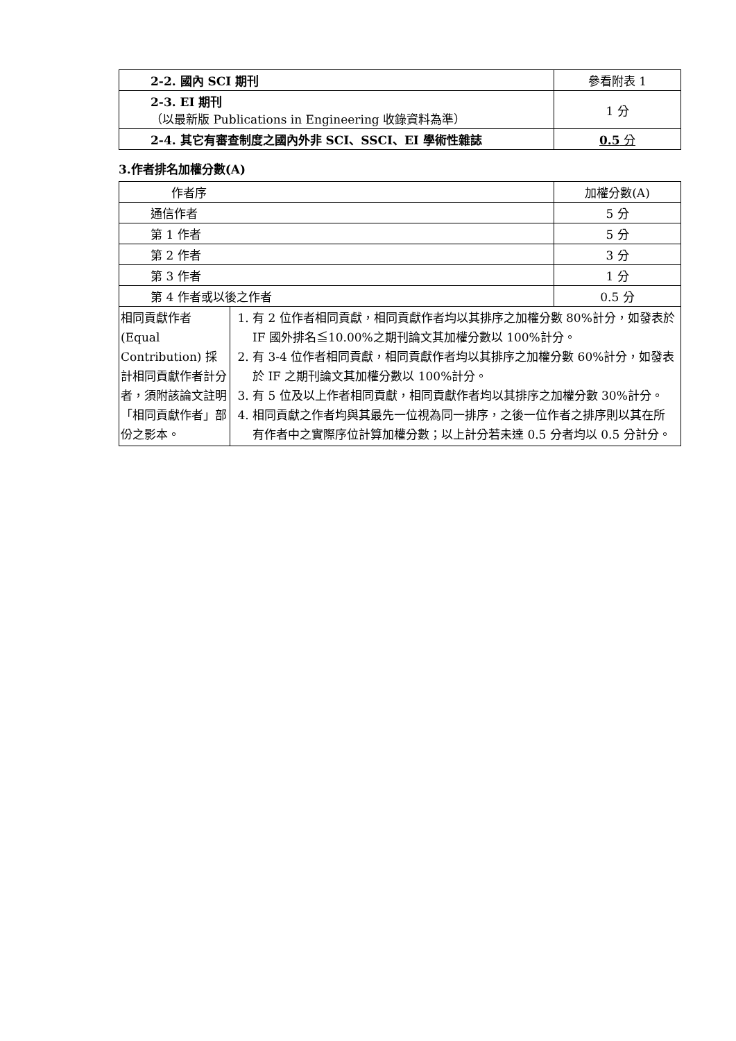| 2-2. 國內 SCI 期刊 | 參看附表 1 |
| 2-3. EI 期刊 （以最新版 Publications in Engineering 收錄資料為準） | 1 分 |
| 2-4. 其它有審查制度之國內外非 SCI、SSCI、EI 學術性雜誌 | 0.5 分 |
3.作者排名加權分數(A)
| 作者序 | | 加權分數(A) |
| 通信作者 | | 5 分 |
| 第 1 作者 | | 5 分 |
| 第 2 作者 | | 3 分 |
| 第 3 作者 | | 1 分 |
| 第 4 作者或以後之作者 | | 0.5 分 |
| 相同貢獻作者 (Equal Contribution) 採計相同貢獻作者計分者，須附該論文註明「相同貢獻作者」部份之影本。 | 1. 有 2 位作者相同貢獻，相同貢獻作者均以其排序之加權分數 80%計分，如發表於 IF 國外排名≦10.00%之期刊論文其加權分數以 100%計分。 2. 有 3-4 位作者相同貢獻，相同貢獻作者均以其排序之加權分數 60%計分，如發表於 IF 之期刊論文其加權分數以 100%計分。 3. 有 5 位及以上作者相同貢獻，相同貢獻作者均以其排序之加權分數 30%計分。 4. 相同貢獻之作者均與其最先一位視為同一排序，之後一位作者之排序則以其在所有作者中之實際序位計算加權分數；以上計分若未達 0.5 分者均以 0.5 分計分。 | |